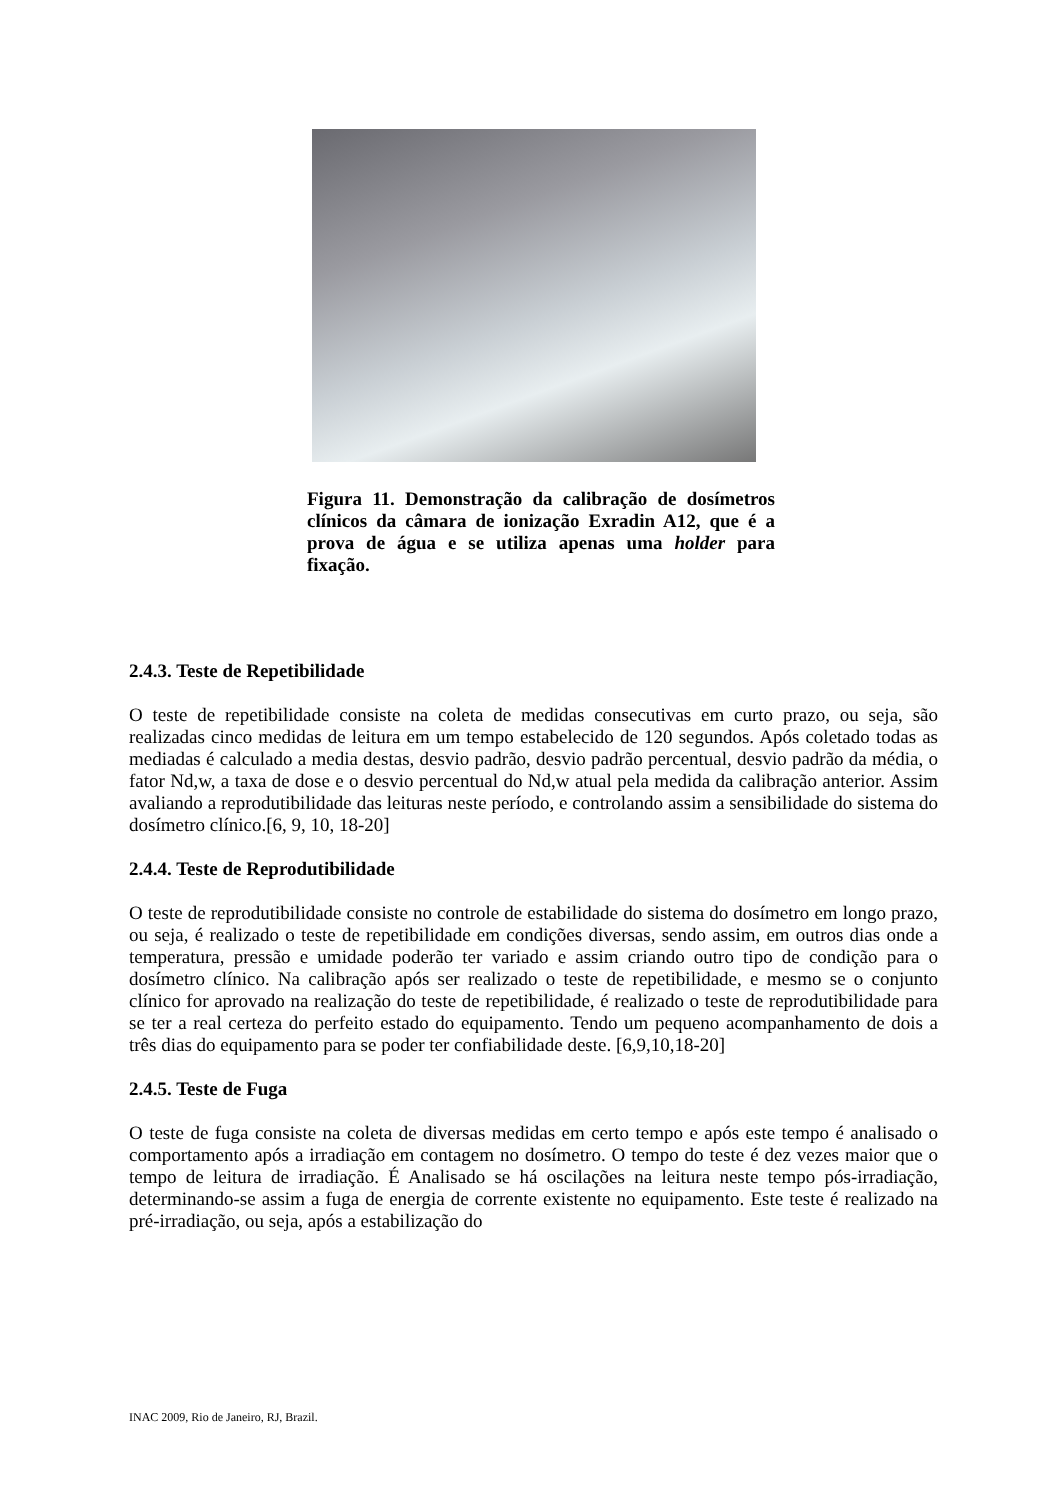Figura 11. Demonstração da calibração de dosímetros clínicos da câmara de ionização Exradin A12, que é a prova de água e se utiliza apenas uma holder para fixação.
2.4.3. Teste de Repetibilidade
O teste de repetibilidade consiste na coleta de medidas consecutivas em curto prazo, ou seja, são realizadas cinco medidas de leitura em um tempo estabelecido de 120 segundos. Após coletado todas as mediadas é calculado a media destas, desvio padrão, desvio padrão percentual, desvio padrão da média, o fator Nd,w, a taxa de dose e o desvio percentual do Nd,w atual pela medida da calibração anterior. Assim avaliando a reprodutibilidade das leituras neste período, e controlando assim a sensibilidade do sistema do dosímetro clínico.[6, 9, 10, 18-20]
2.4.4. Teste de Reprodutibilidade
O teste de reprodutibilidade consiste no controle de estabilidade do sistema do dosímetro em longo prazo, ou seja, é realizado o teste de repetibilidade em condições diversas, sendo assim, em outros dias onde a temperatura, pressão e umidade poderão ter variado e assim criando outro tipo de condição para o dosímetro clínico. Na calibração após ser realizado o teste de repetibilidade, e mesmo se o conjunto clínico for aprovado na realização do teste de repetibilidade, é realizado o teste de reprodutibilidade para se ter a real certeza do perfeito estado do equipamento. Tendo um pequeno acompanhamento de dois a três dias do equipamento para se poder ter confiabilidade deste. [6,9,10,18-20]
2.4.5. Teste de Fuga
O teste de fuga consiste na coleta de diversas medidas em certo tempo e após este tempo é analisado o comportamento após a irradiação em contagem no dosímetro. O tempo do teste é dez vezes maior que o tempo de leitura de irradiação. É Analisado se há oscilações na leitura neste tempo pós-irradiação, determinando-se assim a fuga de energia de corrente existente no equipamento. Este teste é realizado na pré-irradiação, ou seja, após a estabilização do
INAC 2009, Rio de Janeiro, RJ, Brazil.